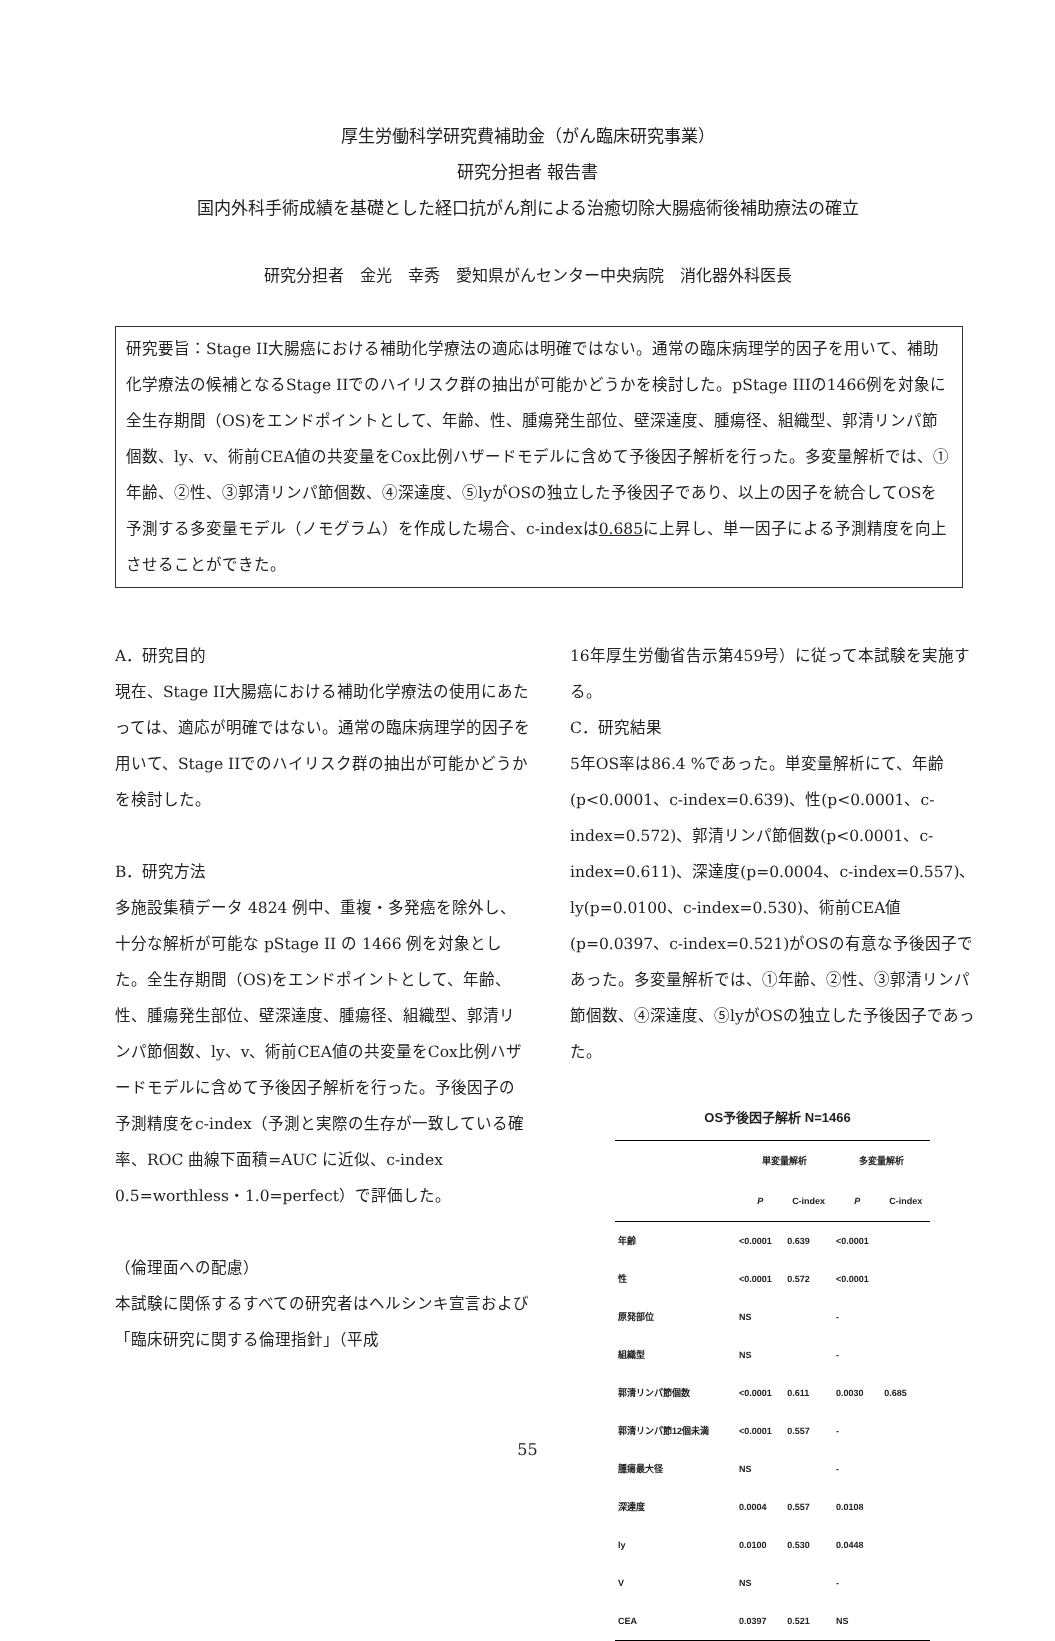厚生労働科学研究費補助金（がん臨床研究事業）
研究分担者 報告書
国内外科手術成績を基礎とした経口抗がん剤による治癒切除大腸癌術後補助療法の確立
研究分担者　金光　幸秀　愛知県がんセンター中央病院　消化器外科医長
研究要旨：Stage II大腸癌における補助化学療法の適応は明確ではない。通常の臨床病理学的因子を用いて、補助化学療法の候補となるStage IIでのハイリスク群の抽出が可能かどうかを検討した。pStage IIIの1466例を対象に全生存期間（OS)をエンドポイントとして、年齢、性、腫瘍発生部位、壁深達度、腫瘍径、組織型、郭清リンパ節個数、ly、v、術前CEA値の共変量をCox比例ハザードモデルに含めて予後因子解析を行った。多変量解析では、①年齢、②性、③郭清リンパ節個数、④深達度、⑤lyがOSの独立した予後因子であり、以上の因子を統合してOSを予測する多変量モデル（ノモグラム）を作成した場合、c-indexは0.685に上昇し、単一因子による予測精度を向上させることができた。
A．研究目的
現在、Stage II大腸癌における補助化学療法の使用にあたっては、適応が明確ではない。通常の臨床病理学的因子を用いて、Stage IIでのハイリスク群の抽出が可能かどうかを検討した。
B．研究方法
多施設集積データ 4824 例中、重複・多発癌を除外し、十分な解析が可能な pStage II の 1466 例を対象とした。全生存期間（OS)をエンドポイントとして、年齢、性、腫瘍発生部位、壁深達度、腫瘍径、組織型、郭清リンパ節個数、ly、v、術前CEA値の共変量をCox比例ハザードモデルに含めて予後因子解析を行った。予後因子の予測精度をc-index（予測と実際の生存が一致している確率、ROC 曲線下面積=AUC に近似、c-index 0.5=worthless・1.0=perfect）で評価した。
（倫理面への配慮）
本試験に関係するすべての研究者はヘルシンキ宣言および「臨床研究に関する倫理指針」（平成
16年厚生労働省告示第459号）に従って本試験を実施する。
C．研究結果
5年OS率は86.4 %であった。単変量解析にて、年齢(p<0.0001、c-index=0.639)、性(p<0.0001、c-index=0.572)、郭清リンパ節個数(p<0.0001、c-index=0.611)、深達度(p=0.0004、c-index=0.557)、ly(p=0.0100、c-index=0.530)、術前CEA値(p=0.0397、c-index=0.521)がOSの有意な予後因子であった。多変量解析では、①年齢、②性、③郭清リンパ節個数、④深達度、⑤lyがOSの独立した予後因子であった。
OS予後因子解析 N=1466
| | 単変量解析 | | 多変量解析 | |
| --- | --- | --- | --- | --- |
| | P | C-index | P | C-index |
| 年齢 | <0.0001 | 0.639 | <0.0001 | 0.685 |
| 性 | <0.0001 | 0.572 | <0.0001 | |
| 原発部位 | NS | | - | |
| 組織型 | NS | | - | |
| 郭清リンパ節個数 | <0.0001 | 0.611 | 0.0030 | |
| 郭清リンパ節12個未満 | <0.0001 | 0.557 | - | |
| 腫瘍最大径 | NS | | - | |
| 深達度 | 0.0004 | 0.557 | 0.0108 | |
| ly | 0.0100 | 0.530 | 0.0448 | |
| V | NS | | - | |
| CEA | 0.0397 | 0.521 | NS | |
55